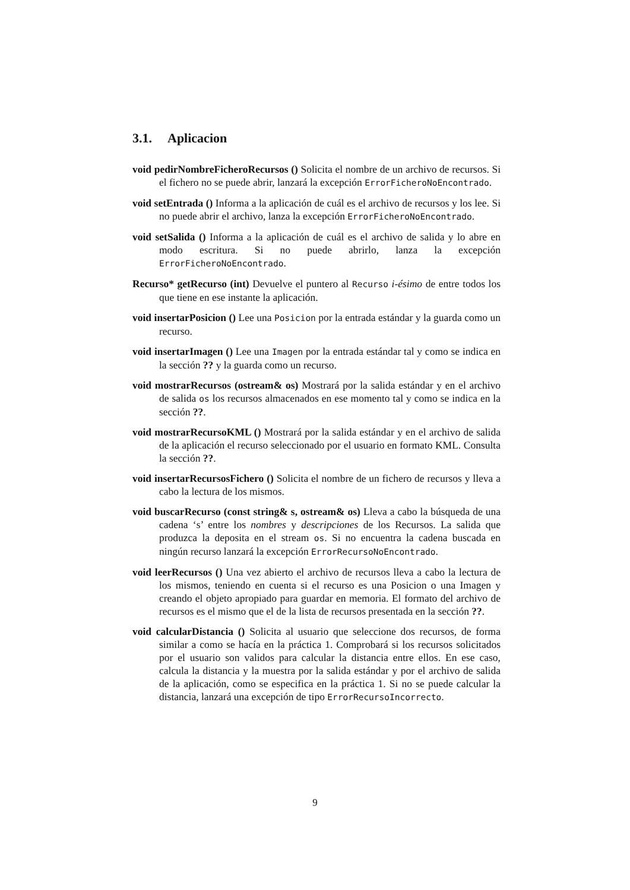3.1. Aplicacion
void pedirNombreFicheroRecursos () Solicita el nombre de un archivo de recursos. Si el fichero no se puede abrir, lanzará la excepción ErrorFicheroNoEncontrado.
void setEntrada () Informa a la aplicación de cuál es el archivo de recursos y los lee. Si no puede abrir el archivo, lanza la excepción ErrorFicheroNoEncontrado.
void setSalida () Informa a la aplicación de cuál es el archivo de salida y lo abre en modo escritura. Si no puede abrirlo, lanza la excepción ErrorFicheroNoEncontrado.
Recurso* getRecurso (int) Devuelve el puntero al Recurso i-ésimo de entre todos los que tiene en ese instante la aplicación.
void insertarPosicion () Lee una Posicion por la entrada estándar y la guarda como un recurso.
void insertarImagen () Lee una Imagen por la entrada estándar tal y como se indica en la sección ?? y la guarda como un recurso.
void mostrarRecursos (ostream& os) Mostrará por la salida estándar y en el archivo de salida os los recursos almacenados en ese momento tal y como se indica en la sección ??.
void mostrarRecursoKML () Mostrará por la salida estándar y en el archivo de salida de la aplicación el recurso seleccionado por el usuario en formato KML. Consulta la sección ??.
void insertarRecursosFichero () Solicita el nombre de un fichero de recursos y lleva a cabo la lectura de los mismos.
void buscarRecurso (const string& s, ostream& os) Lleva a cabo la búsqueda de una cadena ‘s’ entre los nombres y descripciones de los Recursos. La salida que produzca la deposita en el stream os. Si no encuentra la cadena buscada en ningún recurso lanzará la excepción ErrorRecursoNoEncontrado.
void leerRecursos () Una vez abierto el archivo de recursos lleva a cabo la lectura de los mismos, teniendo en cuenta si el recurso es una Posicion o una Imagen y creando el objeto apropiado para guardar en memoria. El formato del archivo de recursos es el mismo que el de la lista de recursos presentada en la sección ??.
void calcularDistancia () Solicita al usuario que seleccione dos recursos, de forma similar a como se hacía en la práctica 1. Comprobará si los recursos solicitados por el usuario son validos para calcular la distancia entre ellos. En ese caso, calcula la distancia y la muestra por la salida estándar y por el archivo de salida de la aplicación, como se especifica en la práctica 1. Si no se puede calcular la distancia, lanzará una excepción de tipo ErrorRecursoIncorrecto.
9